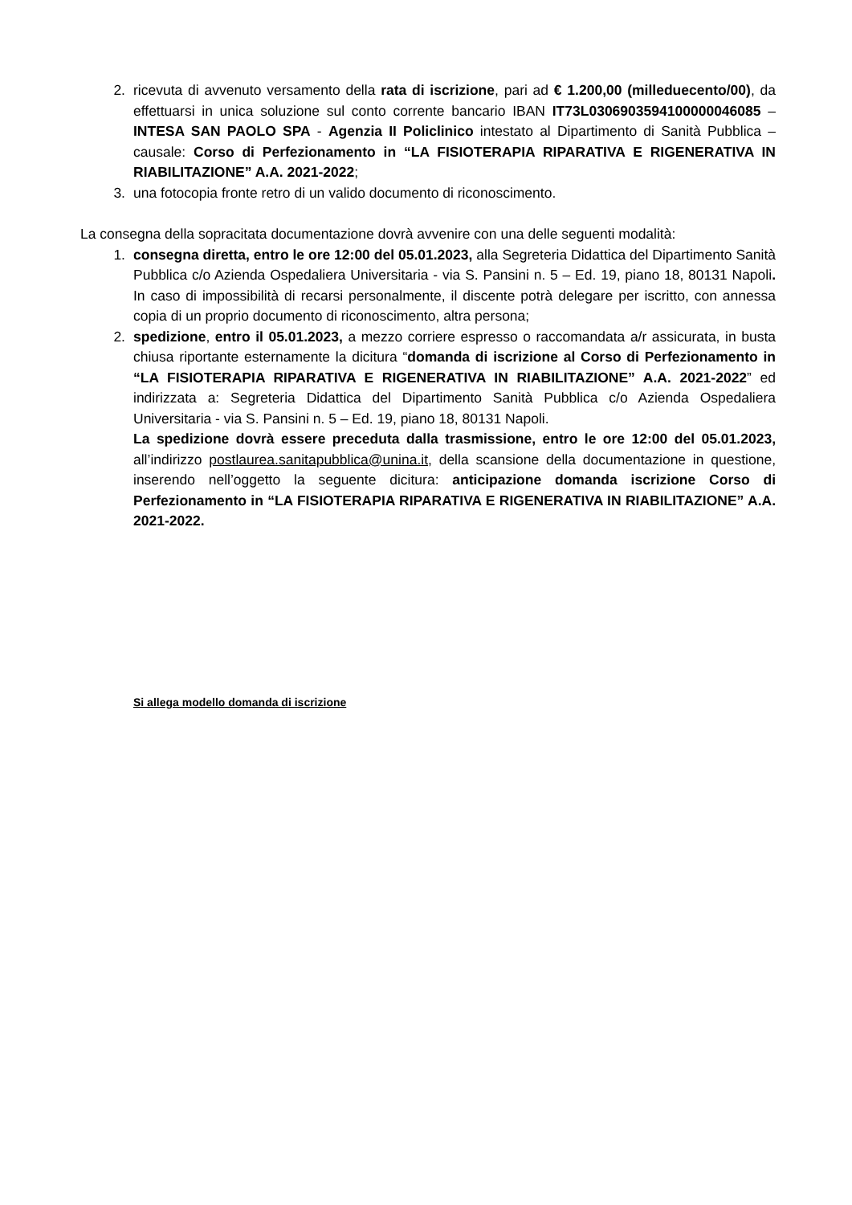2. ricevuta di avvenuto versamento della rata di iscrizione, pari ad € 1.200,00 (milleduecento/00), da effettuarsi in unica soluzione sul conto corrente bancario IBAN IT73L0306903594100000046085 – INTESA SAN PAOLO SPA - Agenzia II Policlinico intestato al Dipartimento di Sanità Pubblica – causale: Corso di Perfezionamento in “LA FISIOTERAPIA RIPARATIVA E RIGENERATIVA IN RIABILITAZIONE” A.A. 2021-2022;
3. una fotocopia fronte retro di un valido documento di riconoscimento.
La consegna della sopracitata documentazione dovrà avvenire con una delle seguenti modalità:
1. consegna diretta, entro le ore 12:00 del 05.01.2023, alla Segreteria Didattica del Dipartimento Sanità Pubblica c/o Azienda Ospedaliera Universitaria - via S. Pansini n. 5 – Ed. 19, piano 18, 80131 Napoli. In caso di impossibilità di recarsi personalmente, il discente potrà delegare per iscritto, con annessa copia di un proprio documento di riconoscimento, altra persona;
2. spedizione, entro il 05.01.2023, a mezzo corriere espresso o raccomandata a/r assicurata, in busta chiusa riportante esternamente la dicitura “domanda di iscrizione al Corso di Perfezionamento in “LA FISIOTERAPIA RIPARATIVA E RIGENERATIVA IN RIABILITAZIONE” A.A. 2021-2022” ed indirizzata a: Segreteria Didattica del Dipartimento Sanità Pubblica c/o Azienda Ospedaliera Universitaria - via S. Pansini n. 5 – Ed. 19, piano 18, 80131 Napoli.
La spedizione dovrà essere preceduta dalla trasmissione, entro le ore 12:00 del 05.01.2023, all’indirizzo postlaurea.sanitapubblica@unina.it, della scansione della documentazione in questione, inserendo nell’oggetto la seguente dicitura: anticipazione domanda iscrizione Corso di Perfezionamento in “LA FISIOTERAPIA RIPARATIVA E RIGENERATIVA IN RIABILITAZIONE” A.A. 2021-2022.
Si allega modello domanda di iscrizione